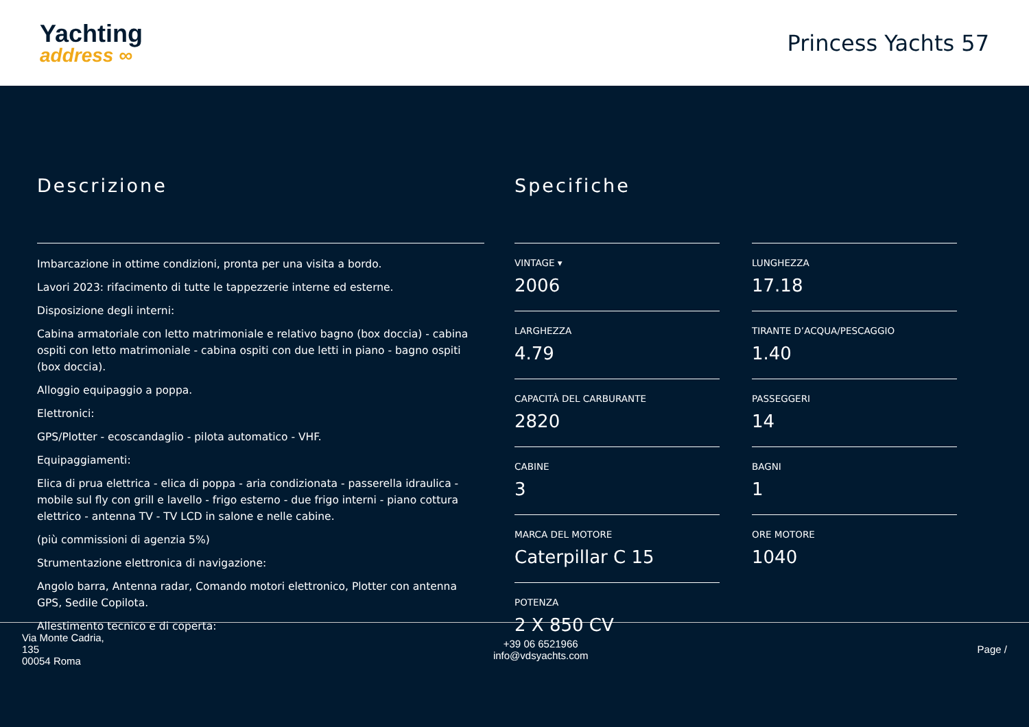Yachting
address ∞
Princess Yachts 57
Descrizione
Imbarcazione in ottime condizioni, pronta per una visita a bordo.
Lavori 2023: rifacimento di tutte le tappezzerie interne ed esterne.
Disposizione degli interni:
Cabina armatoriale con letto matrimoniale e relativo bagno (box doccia) - cabina ospiti con letto matrimoniale - cabina ospiti con due letti in piano - bagno ospiti (box doccia).
Alloggio equipaggio a poppa.
Elettronici:
GPS/Plotter - ecoscandaglio - pilota automatico - VHF.
Equipaggiamenti:
Elica di prua elettrica - elica di poppa - aria condizionata - passerella idraulica - mobile sul fly con grill e lavello - frigo esterno - due frigo interni - piano cottura elettrico - antenna TV - TV LCD in salone e nelle cabine.
(più commissioni di agenzia 5%)
Strumentazione elettronica di navigazione:
Angolo barra, Antenna radar, Comando motori elettronico, Plotter con antenna GPS, Sedile Copilota.
Allestimento tecnico e di coperta:
Specifiche
VINTAGE ▾
2006
LUNGHEZZA
17.18
LARGHEZZA
4.79
TIRANTE D’ACQUA/PESCAGGIO
1.40
CAPACITÀ DEL CARBURANTE
2820
PASSEGGERI
14
CABINE
3
BAGNI
1
MARCA DEL MOTORE
Caterpillar C 15
ORE MOTORE
1040
POTENZA
2 X 850 CV
Via Monte Cadria,
135
00054 Roma
+39 06 6521966
info@vdsyachts.com
Page /